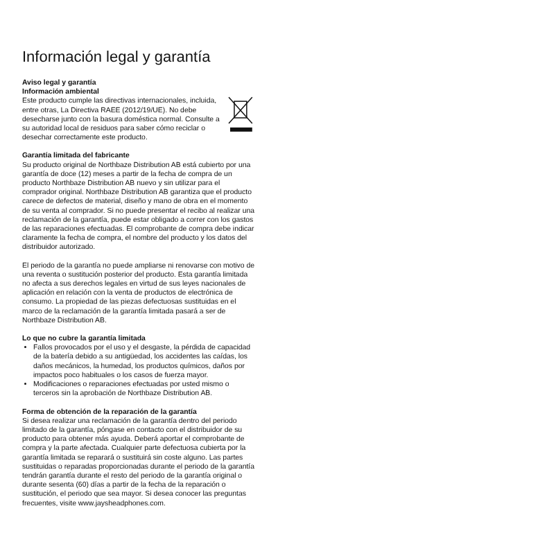Información legal y garantía
Aviso legal y garantía
Información ambiental
Este producto cumple las directivas internacionales, incluida, entre otras, La Directiva RAEE (2012/19/UE). No debe desecharse junto con la basura doméstica normal. Consulte a su autoridad local de residuos para saber cómo reciclar o desechar correctamente este producto.
Garantía limitada del fabricante
Su producto original de Northbaze Distribution AB está cubierto por una garantía de doce (12) meses a partir de la fecha de compra de un producto Northbaze Distribution AB nuevo y sin utilizar para el comprador original. Northbaze Distribution AB garantiza que el producto carece de defectos de material, diseño y mano de obra en el momento de su venta al comprador. Si no puede presentar el recibo al realizar una reclamación de la garantía, puede estar obligado a correr con los gastos de las reparaciones efectuadas. El comprobante de compra debe indicar claramente la fecha de compra, el nombre del producto y los datos del distribuidor autorizado.
El periodo de la garantía no puede ampliarse ni renovarse con motivo de una reventa o sustitución posterior del producto. Esta garantía limitada no afecta a sus derechos legales en virtud de sus leyes nacionales de aplicación en relación con la venta de productos de electrónica de consumo. La propiedad de las piezas defectuosas sustituidas en el marco de la reclamación de la garantía limitada pasará a ser de Northbaze Distribution AB.
Lo que no cubre la garantía limitada
Fallos provocados por el uso y el desgaste, la pérdida de capacidad de la batería debido a su antigüedad, los accidentes las caídas, los daños mecánicos, la humedad, los productos químicos, daños por impactos poco habituales o los casos de fuerza mayor.
Modificaciones o reparaciones efectuadas por usted mismo o terceros sin la aprobación de Northbaze Distribution AB.
Forma de obtención de la reparación de la garantía
Si desea realizar una reclamación de la garantía dentro del periodo limitado de la garantía, póngase en contacto con el distribuidor de su producto para obtener más ayuda. Deberá aportar el comprobante de compra y la parte afectada. Cualquier parte defectuosa cubierta por la garantía limitada se reparará o sustituirá sin coste alguno. Las partes sustituidas o reparadas proporcionadas durante el periodo de la garantía tendrán garantía durante el resto del periodo de la garantía original o durante sesenta (60) días a partir de la fecha de la reparación o sustitución, el periodo que sea mayor. Si desea conocer las preguntas frecuentes, visite www.jaysheadphones.com.